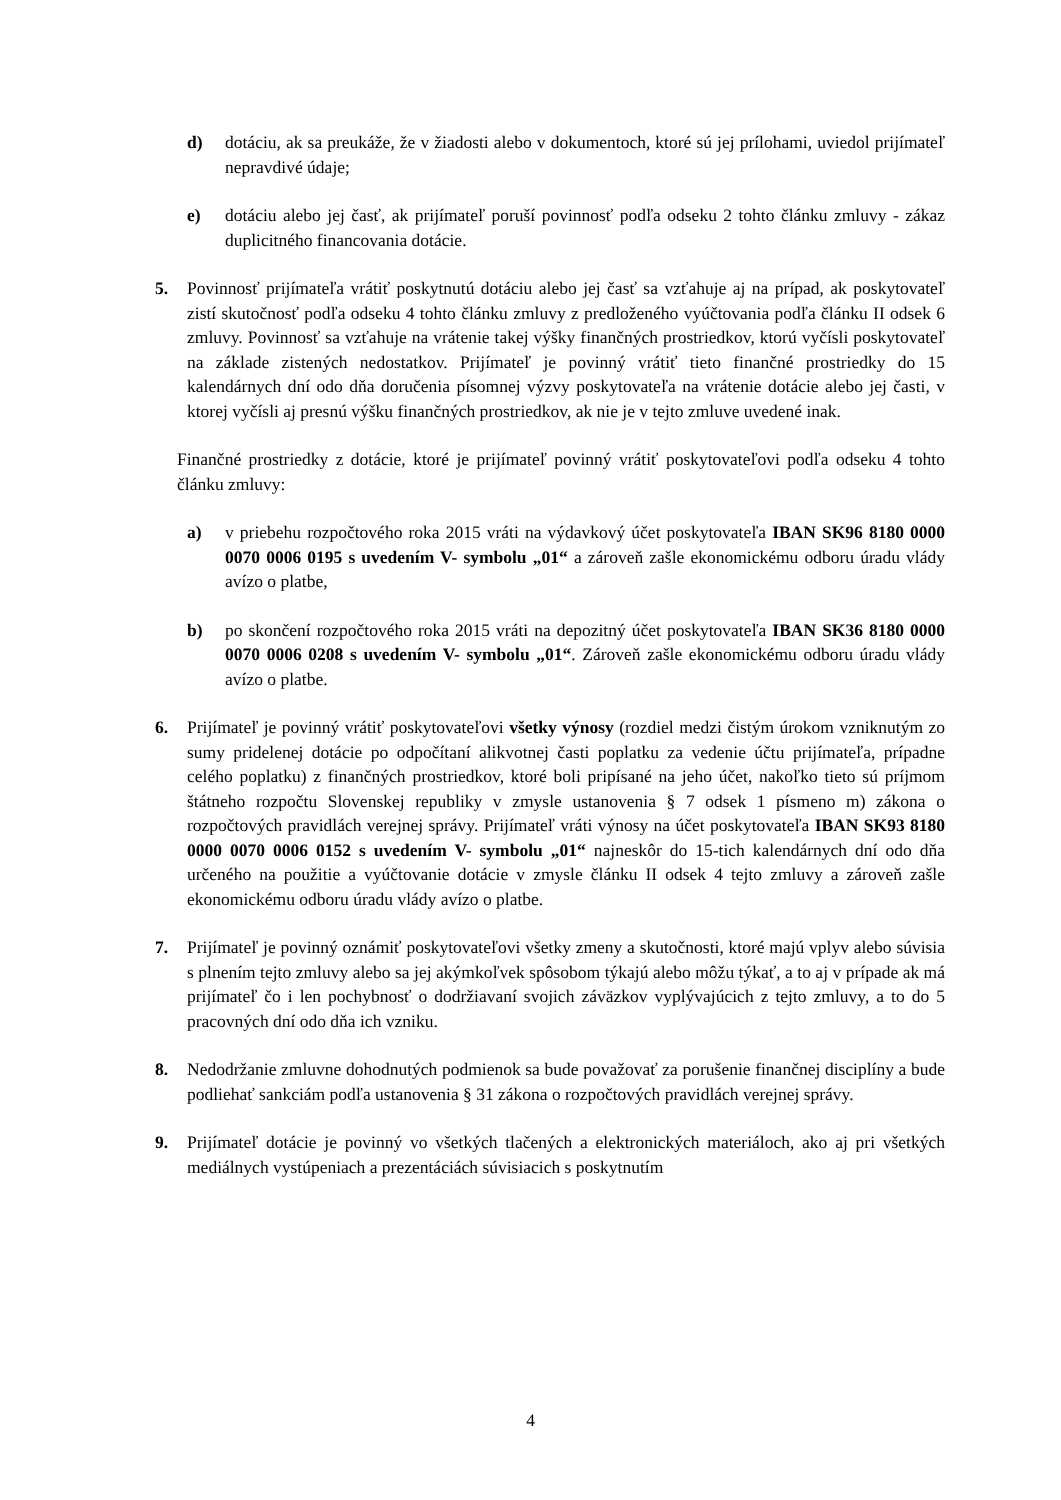d) dotáciu, ak sa preukáže, že v žiadosti alebo v dokumentoch, ktoré sú jej prílohami, uviedol prijímateľ nepravdivé údaje;
e) dotáciu alebo jej časť, ak prijímateľ poruší povinnosť podľa odseku 2 tohto článku zmluvy - zákaz duplicitného financovania dotácie.
5. Povinnosť prijímateľa vrátiť poskytnutú dotáciu alebo jej časť sa vzťahuje aj na prípad, ak poskytovateľ zistí skutočnosť podľa odseku 4 tohto článku zmluvy z predloženého vyúčtovania podľa článku II odsek 6 zmluvy. Povinnosť sa vzťahuje na vrátenie takej výšky finančných prostriedkov, ktorú vyčísli poskytovateľ na základe zistených nedostatkov. Prijímateľ je povinný vrátiť tieto finančné prostriedky do 15 kalendárnych dní odo dňa doručenia písomnej výzvy poskytovateľa na vrátenie dotácie alebo jej časti, v ktorej vyčísli aj presnú výšku finančných prostriedkov, ak nie je v tejto zmluve uvedené inak.
Finančné prostriedky z dotácie, ktoré je prijímateľ povinný vrátiť poskytovateľovi podľa odseku 4 tohto článku zmluvy:
a) v priebehu rozpočtového roka 2015 vráti na výdavkový účet poskytovateľa IBAN SK96 8180 0000 0070 0006 0195 s uvedením V- symbolu „01“ a zároveň zašle ekonomickému odboru úradu vlády avízo o platbe,
b) po skončení rozpočtového roka 2015 vráti na depozitný účet poskytovateľa IBAN SK36 8180 0000 0070 0006 0208 s uvedením V- symbolu „01“. Zároveň zašle ekonomickému odboru úradu vlády avízo o platbe.
6. Prijímateľ je povinný vrátiť poskytovateľovi všetky výnosy (rozdiel medzi čistým úrokom vzniknutým zo sumy pridelenej dotácie po odpočítaní alikvotnej časti poplatku za vedenie účtu prijímateľa, prípadne celého poplatku) z finančných prostriedkov, ktoré boli pripísané na jeho účet, nakoľko tieto sú príjmom štátneho rozpočtu Slovenskej republiky v zmysle ustanovenia § 7 odsek 1 písmeno m) zákona o rozpočtových pravidlách verejnej správy. Prijímateľ vráti výnosy na účet poskytovateľa IBAN SK93 8180 0000 0070 0006 0152 s uvedením V- symbolu „01“ najneskôr do 15-tich kalendárnych dní odo dňa určeného na použitie a vyúčtovanie dotácie v zmysle článku II odsek 4 tejto zmluvy a zároveň zašle ekonomickému odboru úradu vlády avízo o platbe.
7. Prijímateľ je povinný oznámiť poskytovateľovi všetky zmeny a skutočnosti, ktoré majú vplyv alebo súvisia s plnením tejto zmluvy alebo sa jej akýmkoľvek spôsobom týkajú alebo môžu týkať, a to aj v prípade ak má prijímateľ čo i len pochybnosť o dodržiavaní svojich záväzkov vyplývajúcich z tejto zmluvy, a to do 5 pracovných dní odo dňa ich vzniku.
8. Nedodržanie zmluvne dohodnutých podmienok sa bude považovať za porušenie finančnej disciplíny a bude podliehať sankciám podľa ustanovenia § 31 zákona o rozpočtových pravidlách verejnej správy.
9. Prijímateľ dotácie je povinný vo všetkých tlačených a elektronických materiáloch, ako aj pri všetkých mediálnych vystúpeniach a prezentáciách súvisiacich s poskytnutím
4